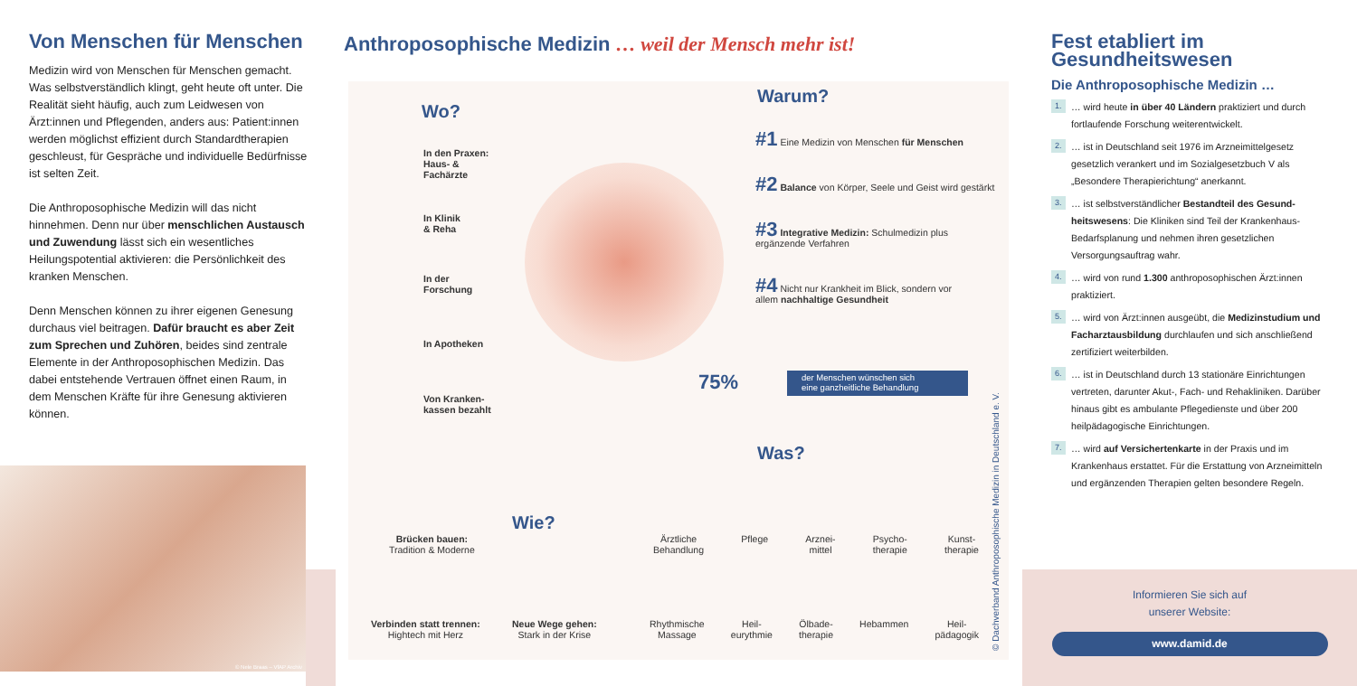Von Menschen für Menschen
Medizin wird von Menschen für Menschen gemacht. Was selbstverständlich klingt, geht heute oft unter. Die Realität sieht häufig, auch zum Leidwesen von Ärzt:innen und Pflegenden, anders aus: Patient:innen werden möglichst effizient durch Standardtherapien geschleust, für Gespräche und individuelle Bedürfnisse ist selten Zeit.
Die Anthroposophische Medizin will das nicht hinnehmen. Denn nur über menschlichen Austausch und Zuwendung lässt sich ein wesentliches Heilungspotential aktivieren: die Persönlichkeit des kranken Menschen.
Denn Menschen können zu ihrer eigenen Gene­sung durchaus viel beitragen. Dafür braucht es aber Zeit zum Sprechen und Zuhören, beides sind zentrale Elemente in der Anthroposophischen Medizin. Das dabei entstehende Vertrauen öffnet einen Raum, in dem Menschen Kräfte für ihre Genesung aktivieren können.
© Nele Braas – VfAP Archiv
Anthroposophische Medizin … weil der Mensch mehr ist!
Wo?
In den Praxen:
Haus- &
Fachärzte
In Klinik
& Reha
In der
Forschung
In Apotheken
Von Kranken-
kassen bezahlt
Warum?
#1 Eine Medizin von Menschen für Menschen
#2 Balance von Körper, Seele und Geist wird gestärkt
#3 Integrative Medizin: Schulmedizin plus ergänzende Verfahren
#4 Nicht nur Krankheit im Blick, sondern vor allem nachhaltige Gesundheit
75%
der Menschen wünschen sich
eine ganzheitliche Behandlung
Was?
Wie?
Brücken bauen:
Tradition & Moderne
Verbinden statt trennen:
Hightech mit Herz
Neue Wege gehen:
Stark in der Krise
Ärztliche
Behandlung Pflege Arznei-
mittel Psycho-
therapie Kunst-
therapie
Rhythmische
Massage Heil-
eurythmie Ölbade-
therapie Hebammen Heil-
pädagogik
© Dachverband Anthroposophische Medizin in Deutschland e. V.
Fest etabliert im Gesundheitswesen
Die Anthroposophische Medizin …
1. … wird heute in über 40 Ländern praktiziert und durch fortlaufende Forschung weiterentwickelt.
2. … ist in Deutschland seit 1976 im Arzneimittelgesetz gesetzlich verankert und im Sozialgesetzbuch V als „Besondere Therapierichtung“ anerkannt.
3. … ist selbstverständlicher Bestandteil des Gesund­heitswesens: Die Kliniken sind Teil der Kranken­haus-Bedarfsplanung und nehmen ihren gesetzlichen Versorgungsauftrag wahr.
4. … wird von rund 1.300 anthroposophischen Ärzt:innen praktiziert.
5. … wird von Ärzt:innen ausgeübt, die Medizinstudium und Facharztausbildung durchlaufen und sich anschließend zertifiziert weiterbilden.
6. … ist in Deutschland durch 13 stationäre Einrichtungen vertreten, darunter Akut-, Fach- und Rehakliniken. Darüber hinaus gibt es ambulante Pflegedienste und über 200 heilpädagogische Einrichtungen.
7. … wird auf Versichertenkarte in der Praxis und im Krankenhaus erstattet. Für die Erstattung von Arzneimitteln und ergänzenden Therapien gelten besondere Regeln.
Informieren Sie sich auf
unserer Website:
www.damid.de